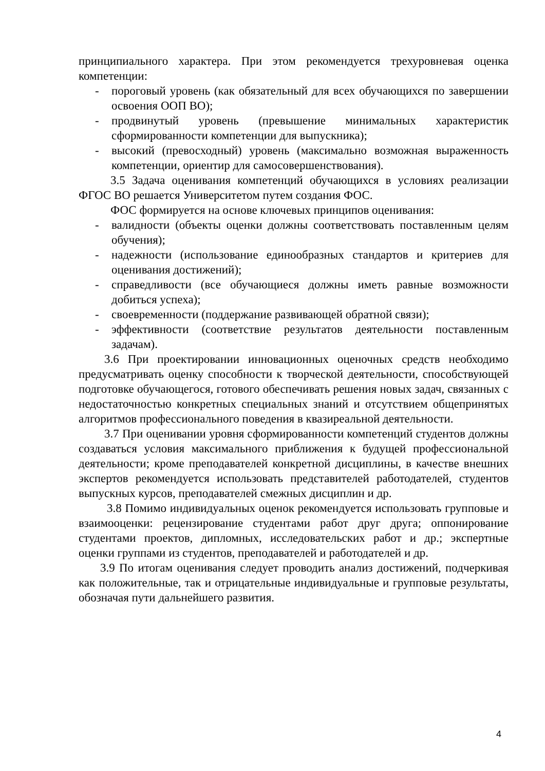принципиального характера. При этом рекомендуется трехуровневая оценка компетенции:
- пороговый уровень (как обязательный для всех обучающихся по завершении освоения ООП ВО);
- продвинутый уровень (превышение минимальных характеристик сформированности компетенции для выпускника);
- высокий (превосходный) уровень (максимально возможная выраженность компетенции, ориентир для самосовершенствования).
3.5 Задача оценивания компетенций обучающихся в условиях реализации ФГОС ВО решается Университетом путем создания ФОС.
ФОС формируется на основе ключевых принципов оценивания:
- валидности (объекты оценки должны соответствовать поставленным целям обучения);
- надежности (использование единообразных стандартов и критериев для оценивания достижений);
- справедливости (все обучающиеся должны иметь равные возможности добиться успеха);
- своевременности (поддержание развивающей обратной связи);
- эффективности (соответствие результатов деятельности поставленным задачам).
3.6 При проектировании инновационных оценочных средств необходимо предусматривать оценку способности к творческой деятельности, способствующей подготовке обучающегося, готового обеспечивать решения новых задач, связанных с недостаточностью конкретных специальных знаний и отсутствием общепринятых алгоритмов профессионального поведения в квазиреальной деятельности.
3.7 При оценивании уровня сформированности компетенций студентов должны создаваться условия максимального приближения к будущей профессиональной деятельности; кроме преподавателей конкретной дисциплины, в качестве внешних экспертов рекомендуется использовать представителей работодателей, студентов выпускных курсов, преподавателей смежных дисциплин и др.
3.8 Помимо индивидуальных оценок рекомендуется использовать групповые и взаимооценки: рецензирование студентами работ друг друга; оппонирование студентами проектов, дипломных, исследовательских работ и др.; экспертные оценки группами из студентов, преподавателей и работодателей и др.
3.9 По итогам оценивания следует проводить анализ достижений, подчеркивая как положительные, так и отрицательные индивидуальные и групповые результаты, обозначая пути дальнейшего развития.
4